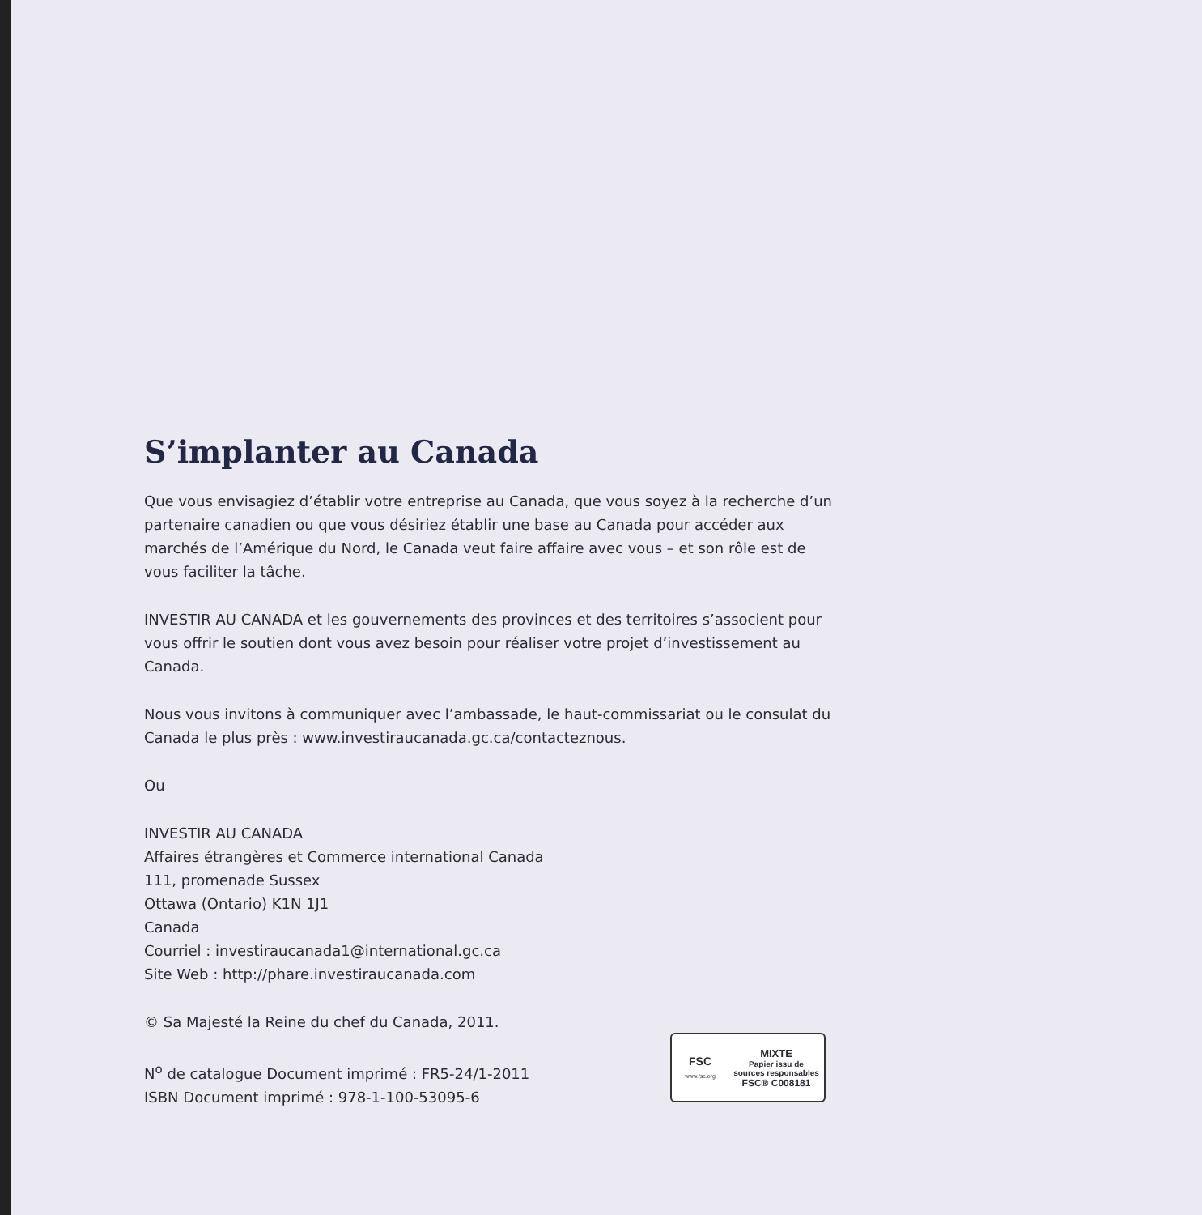S’implanter au Canada
Que vous envisagiez d’établir votre entreprise au Canada, que vous soyez à la recherche d’un partenaire canadien ou que vous désiriez établir une base au Canada pour accéder aux marchés de l’Amérique du Nord, le Canada veut faire affaire avec vous – et son rôle est de vous faciliter la tâche.
INVESTIR AU CANADA et les gouvernements des provinces et des territoires s’associent pour vous offrir le soutien dont vous avez besoin pour réaliser votre projet d’investissement au Canada.
Nous vous invitons à communiquer avec l’ambassade, le haut-commissariat ou le consulat du Canada le plus près : www.investiraucanada.gc.ca/contacteznous.
Ou
INVESTIR AU CANADA
Affaires étrangères et Commerce international Canada
111, promenade Sussex
Ottawa (Ontario) K1N 1J1
Canada
Courriel : investiraucanada1@international.gc.ca
Site Web : http://phare.investiraucanada.com
© Sa Majesté la Reine du chef du Canada, 2011.
N<sup>o</sup> de catalogue Document imprimé : FR5-24/1-2011
ISBN Document imprimé : 978-1-100-53095-6
FSC
www.fsc.org
MIXTE
Papier issu de
sources responsables
FSC® C008181